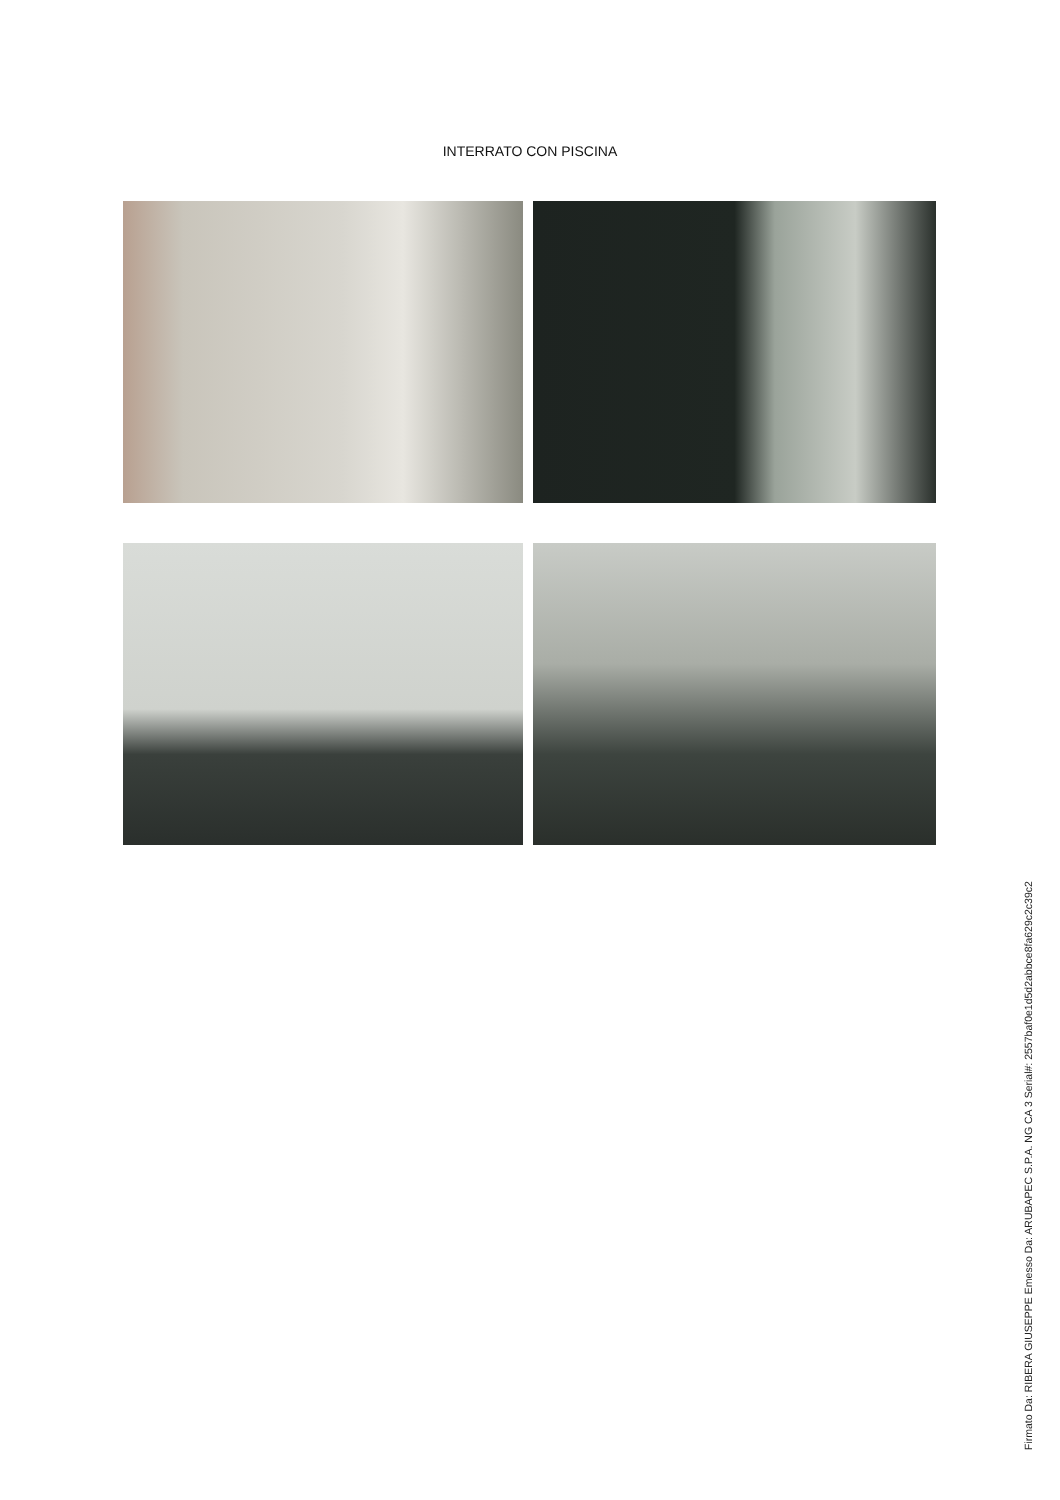INTERRATO CON PISCINA
Firmato Da: RIBERA GIUSEPPE Emesso Da: ARUBAPEC S.P.A. NG CA 3 Serial#: 2557baf0e1d5d2abbce8fa629c2c39c2